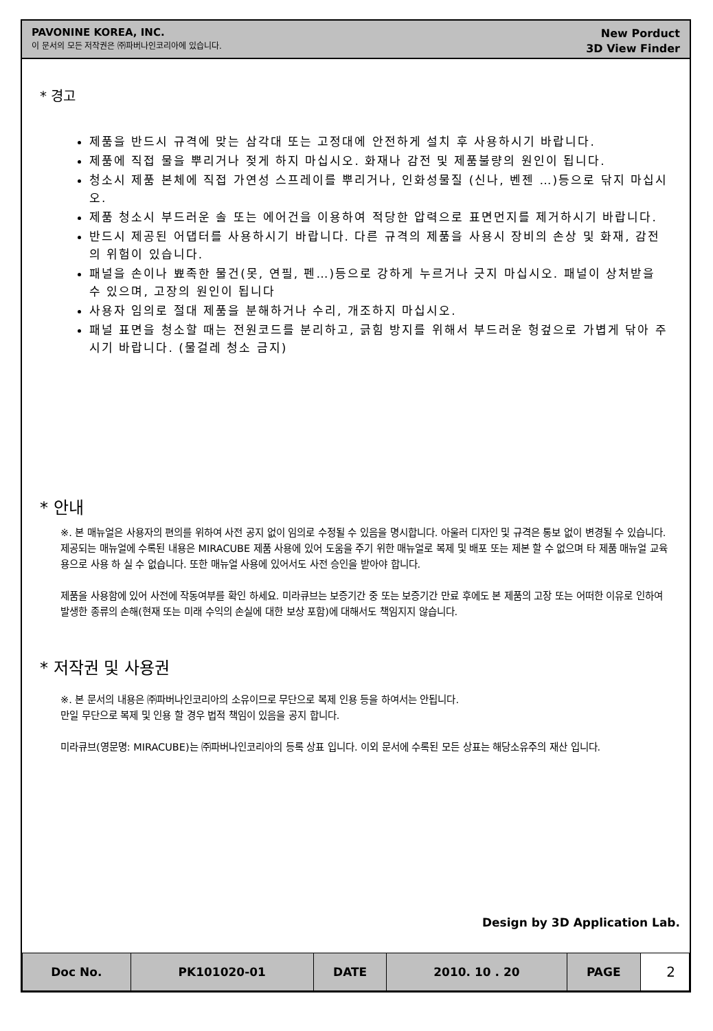PAVONINE KOREA, INC.
이 문서의 모든 저작권은 ㈜파버나인코리아에 있습니다.
New Porduct
3D View Finder
* 경고
제품을 반드시 규격에 맞는 삼각대 또는 고정대에 안전하게 설치 후 사용하시기 바랍니다.
제품에 직접 물을 뿌리거나 젖게 하지 마십시오. 화재나 감전 및 제품불량의 원인이 됩니다.
청소시 제품 본체에 직접 가연성 스프레이를 뿌리거나, 인화성물질 (신나, 벤젠 …)등으로 닦지 마십시오.
제품 청소시 부드러운 솔 또는 에어건을 이용하여 적당한 압력으로 표면먼지를 제거하시기 바랍니다.
반드시 제공된 어댑터를 사용하시기 바랍니다. 다른 규격의 제품을 사용시 장비의 손상 및 화재, 감전의 위험이 있습니다.
패널을 손이나 뾰족한 물건(못, 연필, 펜…)등으로 강하게 누르거나 긋지 마십시오. 패널이 상처받을 수 있으며, 고장의 원인이 됩니다
사용자 임의로 절대 제품을 분해하거나 수리, 개조하지 마십시오.
패널 표면을 청소할 때는 전원코드를 분리하고, 긁힘 방지를 위해서 부드러운 헝겊으로 가볍게 닦아 주시기 바랍니다. (물걸레 청소 금지)
* 안내
※. 본 매뉴얼은 사용자의 편의를 위하여 사전 공지 없이 임의로 수정될 수 있음을 명시합니다. 아울러 디자인 및 규격은 통보 없이 변경될 수 있습니다.
제공되는 매뉴얼에 수록된 내용은 MIRACUBE 제품 사용에 있어 도움을 주기 위한 매뉴얼로 복제 및 배포 또는 제본 할 수 없으며 타 제품 매뉴얼 교육용으로 사용 하 실 수 없습니다. 또한 매뉴얼 사용에 있어서도 사전 승인을 받아야 합니다.
제품을 사용함에 있어 사전에 작동여부를 확인 하세요. 미라큐브는 보증기간 중 또는 보증기간 만료 후에도 본 제품의 고장 또는 어떠한 이유로 인하여 발생한 종류의 손해(현재 또는 미래 수익의 손실에 대한 보상 포함)에 대해서도 책임지지 않습니다.
* 저작권 및 사용권
※. 본 문서의 내용은 ㈜파버나인코리아의 소유이므로 무단으로 복제 인용 등을 하여서는 안됩니다.
만일 무단으로 복제 및 인용 할 경우 법적 책임이 있음을 공지 합니다.
미라큐브(영문명: MIRACUBE)는 ㈜파버나인코리아의 등록 상표 입니다. 이외 문서에 수록된 모든 상표는 해당소유주의 재산 입니다.
Design by 3D Application Lab.
| Doc No. | PK101020-01 | DATE | 2010. 10 . 20 | PAGE | 2 |